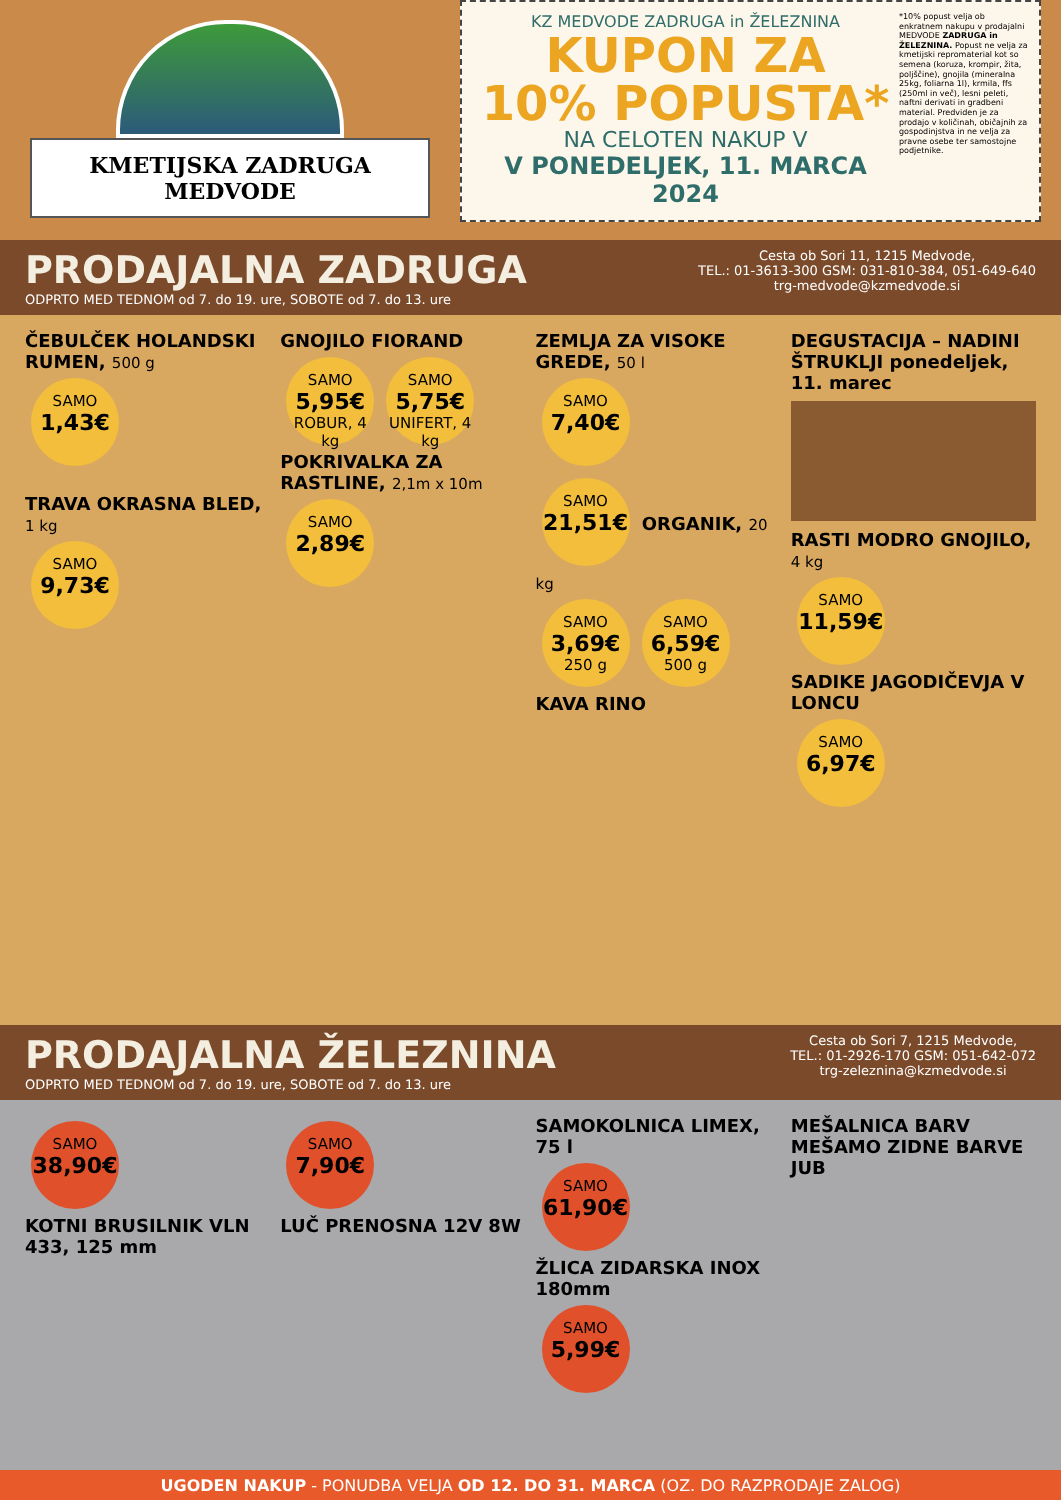KMETIJSKA ZADRUGA MEDVODE
KZ MEDVODE ZADRUGA in ŽELEZNINA
KUPON ZA
10% POPUSTA*
NA CELOTEN NAKUP V
V PONEDELJEK, 11. MARCA 2024
*10% popust velja ob enkratnem nakupu v prodajalni MEDVODE ZADRUGA in ŽELEZNINA. Popust ne velja za kmetijski repromaterial kot so semena (koruza, krompir, žita, poljščine), gnojila (mineralna 25kg, foliarna 1l), krmila, ffs (250ml in več), lesni peleti, naftni derivati in gradbeni material. Predviden je za prodajo v količinah, običajnih za gospodinjstva in ne velja za pravne osebe ter samostojne podjetnike.
PRODAJALNA ZADRUGA
ODPRTO MED TEDNOM od 7. do 19. ure, SOBOTE od 7. do 13. ure
Cesta ob Sori 11, 1215 Medvode,
TEL.: 01-3613-300 GSM: 031-810-384, 051-649-640
trg-medvode@kzmedvode.si
ČEBULČEK HOLANDSKI RUMEN, 500 g
SAMO 1,43€
TRAVA OKRASNA BLED, 1 kg
SAMO 9,73€
GNOJILO FIORAND
SAMO 5,95€ ROBUR, 4 kg SAMO 5,75€ UNIFERT, 4 kg
POKRIVALKA ZA RASTLINE, 2,1m x 10m
SAMO 2,89€
ZEMLJA ZA VISOKE GREDE, 50 l
SAMO 7,40€
SAMO 21,51€ ORGANIK, 20 kg
SAMO 3,69€ 250 g SAMO 6,59€ 500 g
KAVA RINO
DEGUSTACIJA – NADINI ŠTRUKLJI ponedeljek, 11. marec
RASTI MODRO GNOJILO, 4 kg
SAMO 11,59€
SADIKE JAGODIČEVJA V LONCU
SAMO 6,97€
PRODAJALNA ŽELEZNINA
ODPRTO MED TEDNOM od 7. do 19. ure, SOBOTE od 7. do 13. ure
Cesta ob Sori 7, 1215 Medvode,
TEL.: 01-2926-170 GSM: 051-642-072
trg-zeleznina@kzmedvode.si
SAMO 38,90€
KOTNI BRUSILNIK VLN 433, 125 mm
SAMO 7,90€
LUČ PRENOSNA 12V 8W
SAMOKOLNICA LIMEX, 75 l
SAMO 61,90€
ŽLICA ZIDARSKA INOX 180mm
SAMO 5,99€
MEŠALNICA BARV MEŠAMO ZIDNE BARVE JUB
UGODEN NAKUP - PONUDBA VELJA OD 12. DO 31. MARCA (OZ. DO RAZPRODAJE ZALOG)